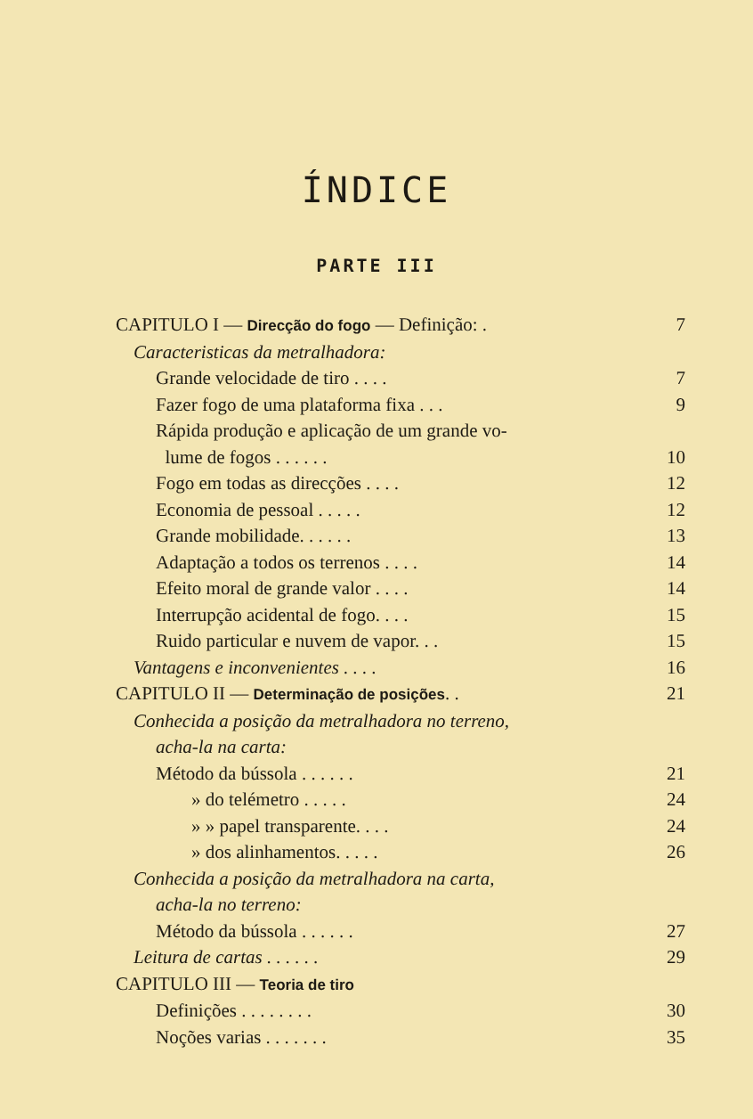ÍNDICE
PARTE III
CAPITULO I — Direcção do fogo — Definição: . 7
Caracteristicas da metralhadora:
Grande velocidade de tiro . . . . 7
Fazer fogo de uma plataforma fixa . . . 9
Rápida produção e aplicação de um grande vo-
lume de fogos . . . . . . 10
Fogo em todas as direcções . . . . 12
Economia de pessoal . . . . . 12
Grande mobilidade. . . . . . 13
Adaptação a todos os terrenos . . . . 14
Efeito moral de grande valor . . . . 14
Interrupção acidental de fogo. . . . 15
Ruido particular e nuvem de vapor. . . 15
Vantagens e inconvenientes . . . . 16
CAPITULO II — Determinação de posições. . 21
Conhecida a posição da metralhadora no terreno,
acha-la na carta:
Método da bússola . . . . . . 21
» do telémetro . . . . . 24
» » papel transparente. . . . 24
» dos alinhamentos. . . . . 26
Conhecida a posição da metralhadora na carta,
acha-la no terreno:
Método da bússola . . . . . . 27
Leitura de cartas . . . . . . 29
CAPITULO III — Teoria de tiro
Definições . . . . . . . . 30
Noções varias . . . . . . . 35